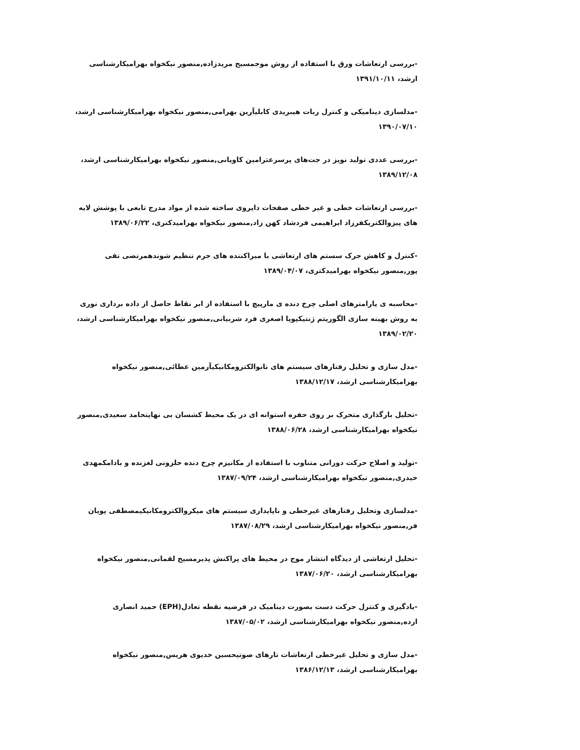-بررسی ارتعاشات ورق با استفاده از روش موجمسیح مریدزاده,منصور نیکخواه بهرامیکارشناسی ارشد، ۱۳۹۱/۱۰/۱۱
-مدلسازی دینامیکی و کنترل ربات هیبریدی کابلیآرین بهرامی,منصور نیکخواه بهرامیکارشناسی ارشد، ۱۳۹۰/۰۷/۱۰
-بررسی عددی تولید نویز در جت‌های پرسرعترامین کاویانی,منصور نیکخواه بهرامیکارشناسی ارشد، ۱۳۸۹/۱۲/۰۸
-بررسی ارتعاشات خطی و غیر خطی صفحات دایروی ساخته شده از مواد مدرج تابعی با پوشش لایه های پیزوالکتریکفرزاد ابراهیمی فردشاد کهن زاد,منصور نیکخواه بهرامیدکتری، ۱۳۸۹/۰۶/۲۲
-کنترل و کاهش جرک سستم های ارتعاشی با میراکننده های جرم تنظیم شوندهمرتضی تقی پور,منصور نیکخواه بهرامیدکتری، ۱۳۸۹/۰۴/۰۷
-محاسبه ی پارامترهای اصلی چرخ دنده ی مارپیچ با استفاده از ابر نقاط حاصل از داده برداری نوری به روش بهینه سازی الگوریتم ژنتیکپویا اصغری فرد شربیانی,منصور نیکخواه بهرامیکارشناسی ارشد، ۱۳۸۹/۰۲/۲۰
-مدل سازی و تحلیل رفتارهای سیستم های نانوالکترومکانیکیآرمین عطائی,منصور نیکخواه بهرامیکارشناسی ارشد، ۱۳۸۸/۱۲/۱۷
-تحلیل بارگذاری متحرک بر روی حفره استوانه ای در یک محیط کشسان بی نهایتحامد سعیدی,منصور نیکخواه بهرامیکارشناسی ارشد، ۱۳۸۸/۰۶/۲۸
-تولید و اصلاح حرکت دورانی متناوب با استفاده از مکانیزم چرخ دنده حلزونی لغزنده و بادامکمهدی حیدری,منصور نیکخواه بهرامیکارشناسی ارشد، ۱۳۸۷/۰۹/۲۴
-مدلسازی وتحلیل رفتارهای غیرخطی و ناپایداری سیستم های میکروالکترومکانیکیمصطفی پویان فر,منصور نیکخواه بهرامیکارشناسی ارشد، ۱۳۸۷/۰۸/۲۹
-تحلیل ارتعاشی از دیدگاه انتشار موج در محیط های پراکنش پذیرمسیح لقمانی,منصور نیکخواه بهرامیکارشناسی ارشد، ۱۳۸۷/۰۶/۲۰
-یادگیری و کنترل حرکت دست بصورت دینامیک در فرضیه نقطه تعادل(EPH) حمید انصاری ارده,منصور نیکخواه بهرامیکارشناسی ارشد، ۱۳۸۷/۰۵/۰۲
-مدل سازی و تحلیل غیرخطی ارتعاشات تارهای صوتیحسین خدیوی هریس,منصور نیکخواه بهرامیکارشناسی ارشد، ۱۳۸۶/۱۲/۱۳